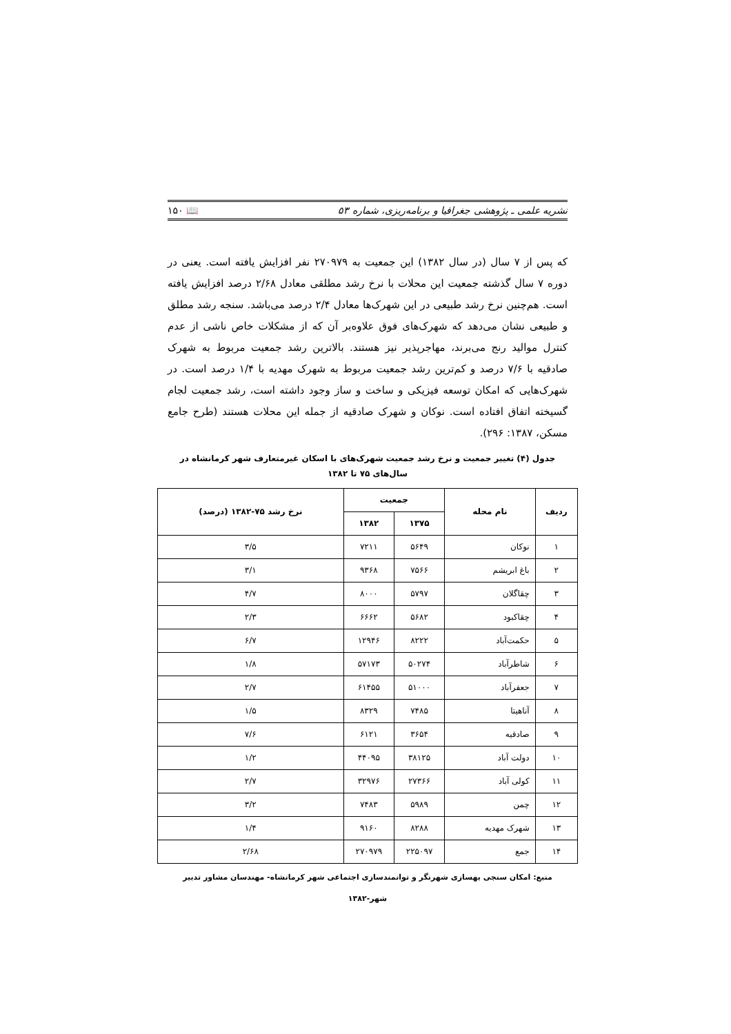نشریه علمی ـ پژوهشی جغرافیا و برنامه‌ریزی، شماره ۵۳ 📖 ۱۵۰
که پس از ۷ سال (در سال ۱۳۸۲) این جمعیت به ۲۷۰۹۷۹ نفر افزایش یافته است. یعنی در دوره ۷ سال گذشته جمعیت این محلات با نرخ رشد مطلقی معادل ۲/۶۸ درصد افزایش یافته است. هم‌چنین نرخ رشد طبیعی در این شهرک‌ها معادل ۲/۴ درصد می‌باشد. سنجه رشد مطلق و طبیعی نشان می‌دهد که شهرک‌های فوق علاوه‌بر آن که از مشکلات خاص ناشی از عدم کنترل موالید رنج می‌برند، مهاجرپذیر نیز هستند. بالاترین رشد جمعیت مربوط به شهرک صادقیه با ۷/۶ درصد و کم‌ترین رشد جمعیت مربوط به شهرک مهدیه با ۱/۴ درصد است. در شهرک‌هایی که امکان توسعه فیزیکی و ساخت و ساز وجود داشته است، رشد جمعیت لجام گسیخته اتفاق افتاده است. نوکان و شهرک صادقیه از جمله این محلات هستند (طرح جامع مسکن، ۱۳۸۷: ۲۹۶).
جدول (۴) تغییر جمعیت و نرخ رشد جمعیت شهرک‌های با اسکان غیرمتعارف شهر کرمانشاه در سال‌های ۷۵ تا ۱۳۸۲
| ردیف | نام محله | جمعیت | | نرخ رشد ۷۵-۱۳۸۲ (درصد) |
| --- | --- | --- | --- | --- |
| | | ۱۳۷۵ | ۱۳۸۲ | |
| ۱ | نوکان | ۵۶۴۹ | ۷۲۱۱ | ۳/۵ |
| ۲ | باغ ابریشم | ۷۵۶۶ | ۹۳۶۸ | ۳/۱ |
| ۳ | چقاگلان | ۵۷۹۷ | ۸۰۰۰ | ۴/۷ |
| ۴ | چقاکبود | ۵۶۸۲ | ۶۶۶۲ | ۲/۳ |
| ۵ | حکمت‌آباد | ۸۲۲۲ | ۱۲۹۴۶ | ۶/۷ |
| ۶ | شاطرآباد | ۵۰۲۷۴ | ۵۷۱۷۳ | ۱/۸ |
| ۷ | جعفرآباد | ۵۱۰۰۰ | ۶۱۴۵۵ | ۲/۷ |
| ۸ | آناهیتا | ۷۴۸۵ | ۸۳۲۹ | ۱/۵ |
| ۹ | صادقیه | ۳۶۵۴ | ۶۱۲۱ | ۷/۶ |
| ۱۰ | دولت آباد | ۳۸۱۲۵ | ۴۴۰۹۵ | ۱/۲ |
| ۱۱ | کولی آباد | ۲۷۳۶۶ | ۳۲۹۷۶ | ۲/۷ |
| ۱۲ | چمن | ۵۹۸۹ | ۷۴۸۳ | ۳/۲ |
| ۱۳ | شهرک مهدیه | ۸۲۸۸ | ۹۱۶۰ | ۱/۴ |
| ۱۴ | جمع | ۲۲۵۰۹۷ | ۲۷۰۹۷۹ | ۲/۶۸ |
منبع: امکان سنجی بهسازی شهرنگر و توانمندسازی اجتماعی شهر کرمانشاه- مهندسان مشاور تدبیر شهر-۱۳۸۲